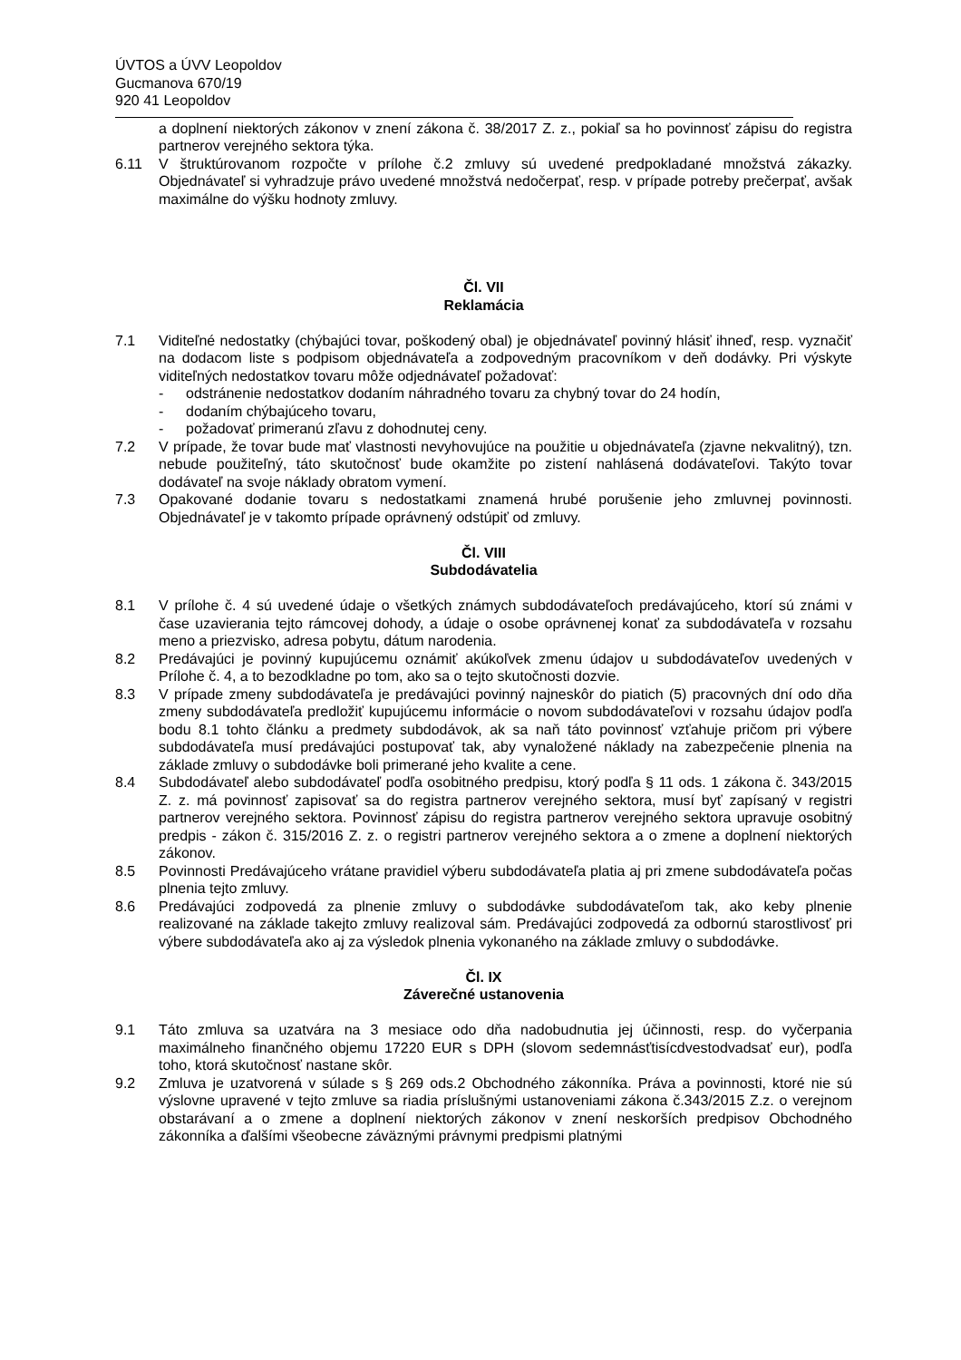ÚVTOS a ÚVV Leopoldov
Gucmanova 670/19
920 41 Leopoldov
a doplnení niektorých zákonov v znení zákona č. 38/2017 Z. z., pokiaľ sa ho povinnosť zápisu do registra partnerov verejného sektora týka.
6.11 V štruktúrovanom rozpočte v prílohe č.2 zmluvy sú uvedené predpokladané množstvá zákazky. Objednávateľ si vyhradzuje právo uvedené množstvá nedočerpať, resp. v prípade potreby prečerpať, avšak maximálne do výšku hodnoty zmluvy.
Čl. VII
Reklamácia
7.1 Viditeľné nedostatky (chýbajúci tovar, poškodený obal) je objednávateľ povinný hlásiť ihneď, resp. vyznačiť na dodacom liste s podpisom objednávateľa a zodpovedným pracovníkom v deň dodávky. Pri výskyte viditeľných nedostatkov tovaru môže odjednávateľ požadovať:
- odstránenie nedostatkov dodaním náhradného tovaru za chybný tovar do 24 hodín,
- dodaním chýbajúceho tovaru,
- požadovať primeranú zľavu z dohodnutej ceny.
7.2 V prípade, že tovar bude mať vlastnosti nevyhovujúce na použitie u objednávateľa (zjavne nekvalitný), tzn. nebude použiteľný, táto skutočnosť bude okamžite po zistení nahlásená dodávateľovi. Takýto tovar dodávateľ na svoje náklady obratom vymení.
7.3 Opakované dodanie tovaru s nedostatkami znamená hrubé porušenie jeho zmluvnej povinnosti. Objednávateľ je v takomto prípade oprávnený odstúpiť od zmluvy.
Čl. VIII
Subdodávatelia
8.1 V prílohe č. 4 sú uvedené údaje o všetkých známych subdodávateľoch predávajúceho, ktorí sú známi v čase uzavierania tejto rámcovej dohody, a údaje o osobe oprávnenej konať za subdodávateľa v rozsahu meno a priezvisko, adresa pobytu, dátum narodenia.
8.2 Predávajúci je povinný kupujúcemu oznámiť akúkoľvek zmenu údajov u subdodávateľov uvedených v Prílohe č. 4, a to bezodkladne po tom, ako sa o tejto skutočnosti dozvie.
8.3 V prípade zmeny subdodávateľa je predávajúci povinný najneskôr do piatich (5) pracovných dní odo dňa zmeny subdodávateľa predložiť kupujúcemu informácie o novom subdodávateľovi v rozsahu údajov podľa bodu 8.1 tohto článku a predmety subdodávok, ak sa naň táto povinnosť vzťahuje pričom pri výbere subdodávateľa musí predávajúci postupovať tak, aby vynaložené náklady na zabezpečenie plnenia na základe zmluvy o subdodávke boli primerané jeho kvalite a cene.
8.4 Subdodávateľ alebo subdodávateľ podľa osobitného predpisu, ktorý podľa § 11 ods. 1 zákona č. 343/2015 Z. z. má povinnosť zapisovať sa do registra partnerov verejného sektora, musí byť zapísaný v registri partnerov verejného sektora. Povinnosť zápisu do registra partnerov verejného sektora upravuje osobitný predpis - zákon č. 315/2016 Z. z. o registri partnerov verejného sektora a o zmene a doplnení niektorých zákonov.
8.5 Povinnosti Predávajúceho vrátane pravidiel výberu subdodávateľa platia aj pri zmene subdodávateľa počas plnenia tejto zmluvy.
8.6 Predávajúci zodpovedá za plnenie zmluvy o subdodávke subdodávateľom tak, ako keby plnenie realizované na základe takejto zmluvy realizoval sám. Predávajúci zodpovedá za odbornú starostlivosť pri výbere subdodávateľa ako aj za výsledok plnenia vykonaného na základe zmluvy o subdodávke.
Čl. IX
Záverečné ustanovenia
9.1 Táto zmluva sa uzatvára na 3 mesiace odo dňa nadobudnutia jej účinnosti, resp. do vyčerpania maximálneho finančného objemu 17220 EUR s DPH (slovom sedemnásťtisícdvestodvadsať eur), podľa toho, ktorá skutočnosť nastane skôr.
9.2 Zmluva je uzatvorená v súlade s § 269 ods.2 Obchodného zákonníka. Práva a povinnosti, ktoré nie sú výslovne upravené v tejto zmluve sa riadia príslušnými ustanoveniami zákona č.343/2015 Z.z. o verejnom obstarávaní a o zmene a doplnení niektorých zákonov v znení neskorších predpisov Obchodného zákonníka a ďalšími všeobecne záväznými právnymi predpismi platnými